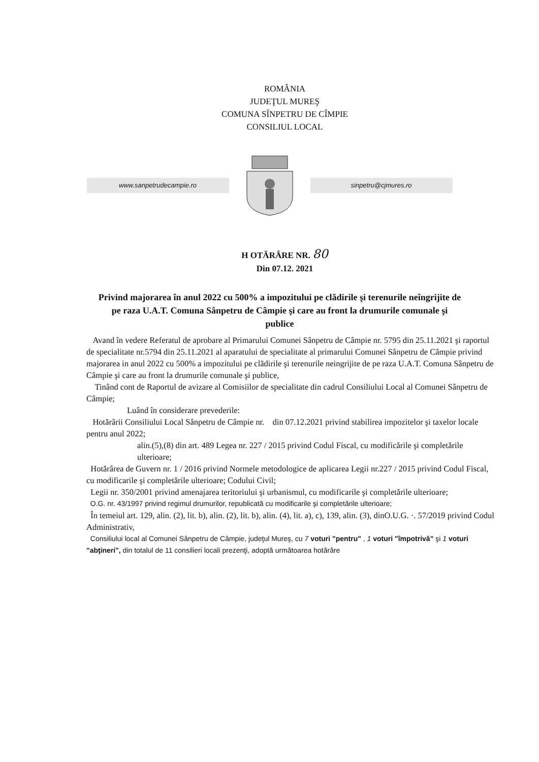ROMÂNIA
JUDEŢUL MUREŞ
COMUNA SÎNPETRU DE CÎMPIE
CONSILIUL LOCAL
www.sanpetrudecampie.ro sinpetru@cjmures.ro
H OTĂRÂRE NR. 80
Din 07.12. 2021
Privind majorarea în anul 2022 cu 500% a impozitului pe clădirile şi terenurile neîngrijite de pe raza U.A.T. Comuna Sânpetru de Câmpie şi care au front la drumurile comunale şi publice
Avand în vedere Referatul de aprobare al Primarului Comunei Sânpetru de Câmpie nr. 5795 din 25.11.2021 şi raportul de specialitate nr.5794 din 25.11.2021 al aparatului de specialitate al primarului Comunei Sânpetru de Câmpie privind majorarea in anul 2022 cu 500% a impozitului pe clădirile şi terenurile neingrijite de pe raza U.A.T. Comuna Sânpetru de Câmpie şi care au front la drumurile comunale şi publice,
Tinând cont de Raportul de avizare al Comisiilor de specialitate din cadrul Consiliului Local al Comunei Sânpetru de Câmpie;
Luând în considerare prevederile:
Hotărârii Consiliului Local Sânpetru de Câmpie nr. din 07.12.2021 privind stabilirea impozitelor şi taxelor locale pentru anul 2022;
alin.(5),(8) din art. 489 Legea nr. 227 / 2015 privind Codul Fiscal, cu modificările şi completările ulterioare;
Hotărârea de Guvern nr. 1 / 2016 privind Normele metodologice de aplicarea Legii nr.227 / 2015 privind Codul Fiscal, cu modificarile şi completările ulterioare; Codului Civil;
Legii nr. 350/2001 privind amenajarea teritoriului şi urbanismul, cu modificarile şi completările ulterioare;
O.G. nr. 43/1997 privind regimul drumurilor, republicată cu modificarile şi completările ulterioare;
În temeiul art. 129, alin. (2), lit. b), alin. (2), lit. b), alin. (4), lit. a), c), 139, alin. (3), dinO.U.G. ·. 57/2019 privind Codul Administrativ,
Consiliului local al Comunei Sânpetru de Câmpie, judeţul Mureş, cu 7 voturi "pentru" , 1 voturi "împotrivă" şi 1 voturi "abţineri", din totalul de 11 consilieri locali prezenţi, adoptă următoarea hotărâre